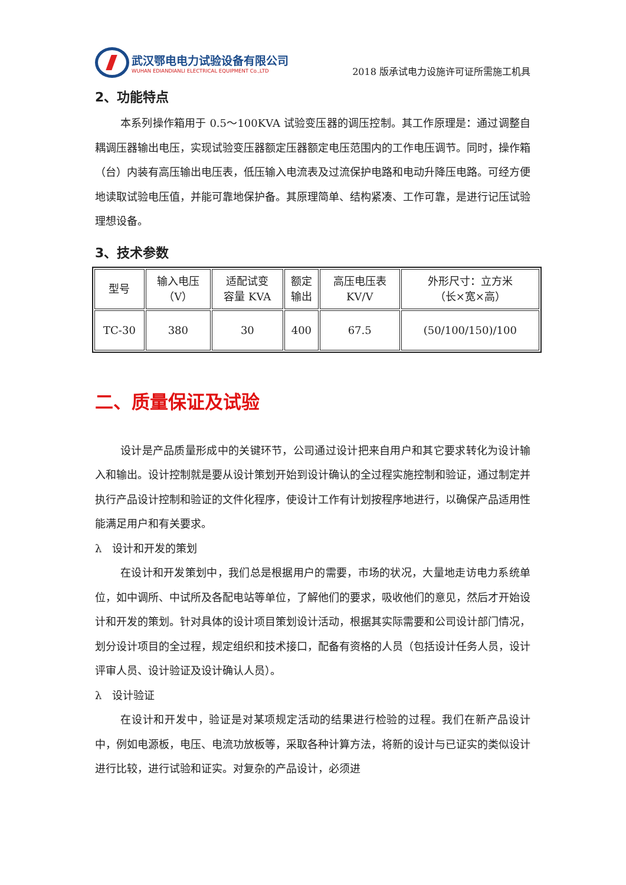武汉鄂电电力试验设备有限公司
WUHAN EDIANDIANLI ELECTRICAL EQUIPMENT Co.,LTD
2018 版承试电力设施许可证所需施工机具
2、功能特点
本系列操作箱用于 0.5～100KVA 试验变压器的调压控制。其工作原理是：通过调整自耦调压器输出电压，实现试验变压器额定压器额定电压范围内的工作电压调节。同时，操作箱（台）内装有高压输出电压表，低压输入电流表及过流保护电路和电动升降压电路。可经方便地读取试验电压值，并能可靠地保护备。其原理简单、结构紧凑、工作可靠，是进行记压试验理想设备。
3、技术参数
| 型号 | 输入电压 （V） | 适配试变 容量 KVA | 额定 输出 | 高压电压表 KV/V | 外形尺寸：立方米 （长×宽×高） |
| TC-30 | 380 | 30 | 400 | 67.5 | (50/100/150)/100 |
二、质量保证及试验
设计是产品质量形成中的关键环节，公司通过设计把来自用户和其它要求转化为设计输入和输出。设计控制就是要从设计策划开始到设计确认的全过程实施控制和验证，通过制定并执行产品设计控制和验证的文件化程序，使设计工作有计划按程序地进行，以确保产品适用性能满足用户和有关要求。
λ 设计和开发的策划
在设计和开发策划中，我们总是根据用户的需要，市场的状况，大量地走访电力系统单位，如中调所、中试所及各配电站等单位，了解他们的要求，吸收他们的意见，然后才开始设计和开发的策划。针对具体的设计项目策划设计活动，根据其实际需要和公司设计部门情况，划分设计项目的全过程，规定组织和技术接口，配备有资格的人员（包括设计任务人员，设计评审人员、设计验证及设计确认人员）。
λ 设计验证
在设计和开发中，验证是对某项规定活动的结果进行检验的过程。我们在新产品设计中，例如电源板，电压、电流功放板等，采取各种计算方法，将新的设计与已证实的类似设计进行比较，进行试验和证实。对复杂的产品设计，必须进